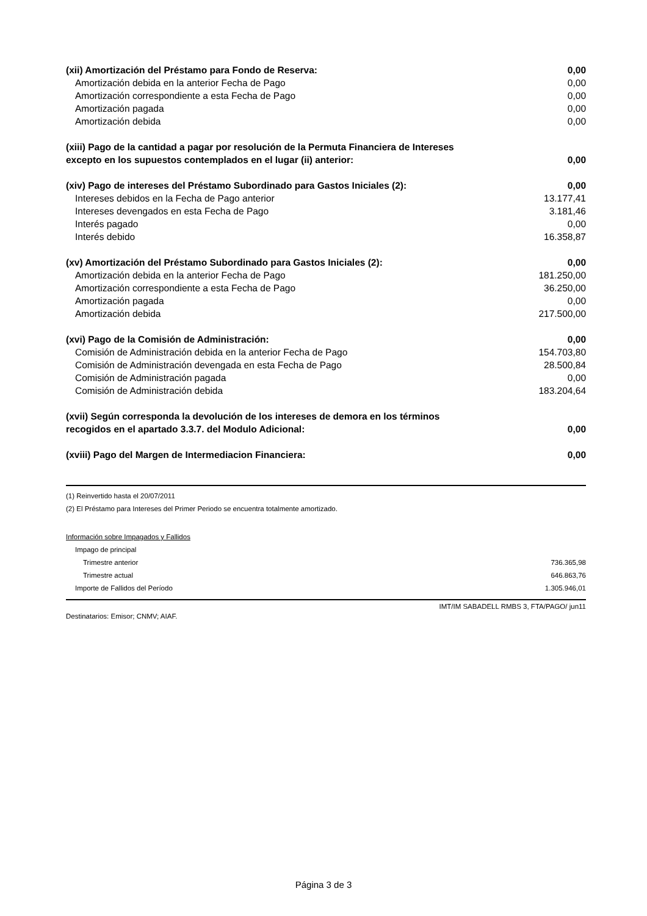| (xii) Amortización del Préstamo para Fondo de Reserva: | 0,00 |
| Amortización debida en la anterior Fecha de Pago | 0,00 |
| Amortización correspondiente a esta Fecha de Pago | 0,00 |
| Amortización pagada | 0,00 |
| Amortización debida | 0,00 |
| (xiii) Pago de la cantidad a pagar por resolución de la Permuta Financiera de Intereses | |
| excepto en los supuestos contemplados en el lugar (ii) anterior: | 0,00 |
| (xiv) Pago de intereses del Préstamo Subordinado para Gastos Iniciales (2): | 0,00 |
| Intereses debidos en la Fecha de Pago anterior | 13.177,41 |
| Intereses devengados en esta Fecha de Pago | 3.181,46 |
| Interés pagado | 0,00 |
| Interés debido | 16.358,87 |
| (xv) Amortización del Préstamo Subordinado para Gastos Iniciales (2): | 0,00 |
| Amortización debida en la anterior Fecha de Pago | 181.250,00 |
| Amortización correspondiente a esta Fecha de Pago | 36.250,00 |
| Amortización pagada | 0,00 |
| Amortización debida | 217.500,00 |
| (xvi) Pago de la Comisión de Administración: | 0,00 |
| Comisión de Administración debida en la anterior Fecha de Pago | 154.703,80 |
| Comisión de Administración devengada en esta Fecha de Pago | 28.500,84 |
| Comisión de Administración pagada | 0,00 |
| Comisión de Administración debida | 183.204,64 |
| (xvii) Según corresponda la devolución de los intereses de demora en los términos | |
| recogidos en el apartado 3.3.7. del Modulo Adicional: | 0,00 |
| (xviii) Pago del Margen de Intermediacion Financiera: | 0,00 |
(1) Reinvertido hasta el 20/07/2011
(2) El Préstamo para Intereses del Primer Periodo se encuentra totalmente amortizado.
| Información sobre Impagados y Fallidos | |
| Impago de principal | |
| Trimestre anterior | 736.365,98 |
| Trimestre actual | 646.863,76 |
| Importe de Fallidos del Período | 1.305.946,01 |
IMT/IM SABADELL RMBS 3, FTA/PAGO/ jun11
Destinatarios: Emisor; CNMV; AIAF.
Página 3 de 3